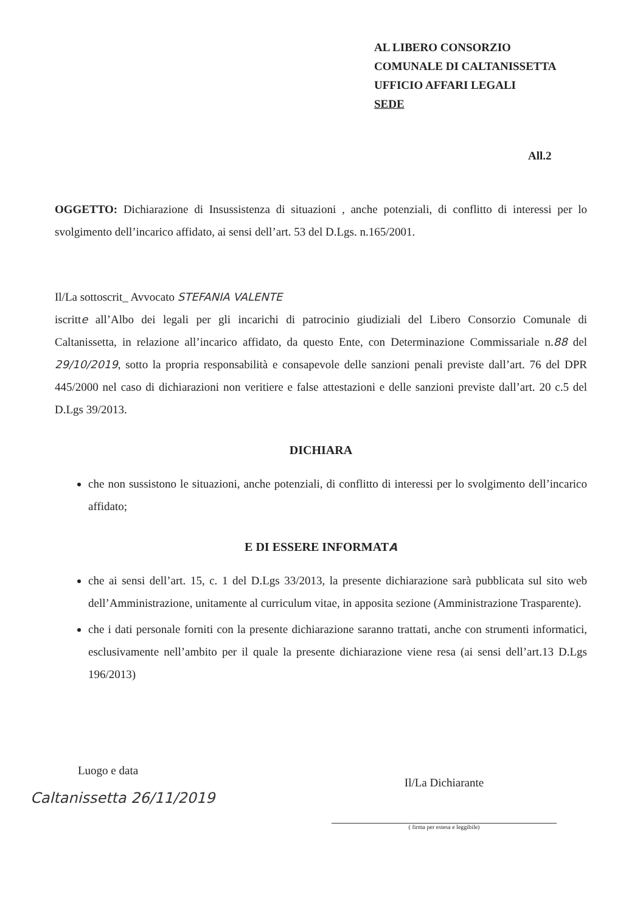AL LIBERO CONSORZIO
COMUNALE DI CALTANISSETTA
UFFICIO AFFARI LEGALI
SEDE
All.2
OGGETTO: Dichiarazione di Insussistenza di situazioni , anche potenziali, di conflitto di interessi per lo svolgimento dell’incarico affidato, ai sensi dell’art. 53 del D.Lgs. n.165/2001.
Il/La sottoscrit_ Avvocato STEFANIA VALENTE
iscritte all’Albo dei legali per gli incarichi di patrocinio giudiziali del Libero Consorzio Comunale di Caltanissetta, in relazione all’incarico affidato, da questo Ente, con Determinazione Commissariale n.88 del 29/10/2019, sotto la propria responsabilità e consapevole delle sanzioni penali previste dall’art. 76 del DPR 445/2000 nel caso di dichiarazioni non veritiere e false attestazioni e delle sanzioni previste dall’art. 20 c.5 del D.Lgs 39/2013.
DICHIARA
che non sussistono le situazioni, anche potenziali, di conflitto di interessi per lo svolgimento dell’incarico affidato;
E DI ESSERE INFORMATA
che ai sensi dell’art. 15, c. 1 del D.Lgs 33/2013, la presente dichiarazione sarà pubblicata sul sito web dell’Amministrazione, unitamente al curriculum vitae, in apposita sezione (Amministrazione Trasparente).
che i dati personale forniti con la presente dichiarazione saranno trattati, anche con strumenti informatici, esclusivamente nell’ambito per il quale la presente dichiarazione viene resa (ai sensi dell’art.13 D.Lgs 196/2013)
Luogo e data
Caltanissetta 26/11/2019
Il/La Dichiarante
( firma per estesa e leggibile)